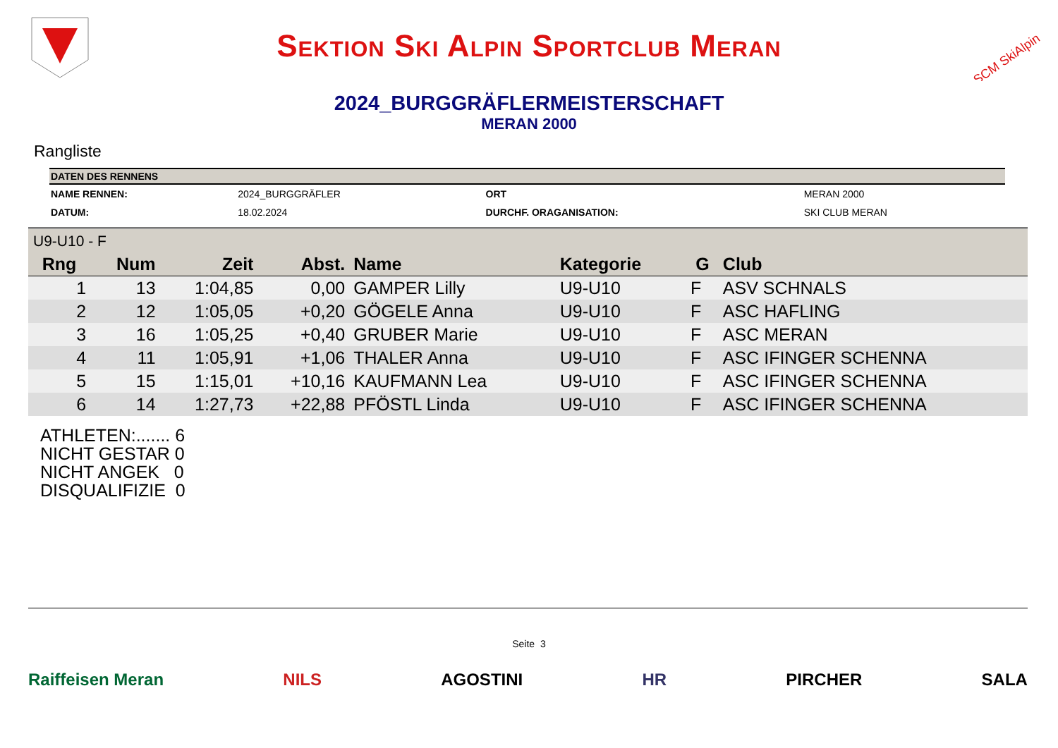Sektion Ski Alpin Sportclub Meran
SCM SkiAlpin
2024_BURGGRÄFLERMEISTERSCHAFT
MERAN 2000
Rangliste
| DATEN DES RENNENS | | | |
| --- | --- | --- | --- |
| NAME RENNEN: | 2024_BURGGRÄFLER | ORT | MERAN 2000 |
| DATUM: | 18.02.2024 | DURCHF. ORAGANISATION: | SKI CLUB MERAN |
| U9-U10 - F | | | | | | | |
| Rng | Num | Zeit | Abst. | Name | Kategorie | G | Club |
| 1 | 13 | 1:04,85 | 0,00 | GAMPER Lilly | U9-U10 | F | ASV SCHNALS |
| 2 | 12 | 1:05,05 | +0,20 | GÖGELE Anna | U9-U10 | F | ASC HAFLING |
| 3 | 16 | 1:05,25 | +0,40 | GRUBER Marie | U9-U10 | F | ASC MERAN |
| 4 | 11 | 1:05,91 | +1,06 | THALER Anna | U9-U10 | F | ASC IFINGER SCHENNA |
| 5 | 15 | 1:15,01 | +10,16 | KAUFMANN Lea | U9-U10 | F | ASC IFINGER SCHENNA |
| 6 | 14 | 1:27,73 | +22,88 | PFÖSTL Linda | U9-U10 | F | ASC IFINGER SCHENNA |
ATHLETEN:....... 6
NICHT GESTAR 0
NICHT ANGEK 0
DISQUALIFIZIE 0
Seite 3
Raiffeisen Meran NILS AGOSTINI HR PIRCHER SALA